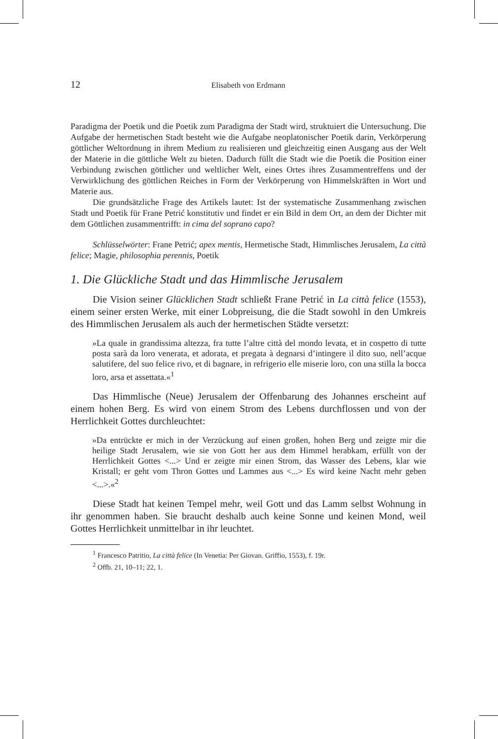12 Elisabeth von Erdmann
Paradigma der Poetik und die Poetik zum Paradigma der Stadt wird, struktuiert die Untersuchung. Die Aufgabe der hermetischen Stadt besteht wie die Aufgabe neoplatonischer Poetik darin, Verkörperung göttlicher Weltordnung in ihrem Medium zu realisieren und gleichzeitig einen Ausgang aus der Welt der Materie in die göttliche Welt zu bieten. Dadurch füllt die Stadt wie die Poetik die Position einer Verbindung zwischen göttlicher und weltlicher Welt, eines Ortes ihres Zusammentreffens und der Verwirklichung des göttlichen Reiches in Form der Verkörperung von Himmelskräften in Wort und Materie aus.
Die grundsätzliche Frage des Artikels lautet: Ist der systematische Zusammenhang zwischen Stadt und Poetik für Frane Petrić konstitutiv und findet er ein Bild in dem Ort, an dem der Dichter mit dem Göttlichen zusammentrifft: in cima del soprano capo?
Schlüsselwörter: Frane Petrić; apex mentis, Hermetische Stadt, Himmlisches Jerusalem, La città felice; Magie, philosophia perennis, Poetik
1. Die Glückliche Stadt und das Himmlische Jerusalem
Die Vision seiner Glücklichen Stadt schließt Frane Petrić in La città felice (1553), einem seiner ersten Werke, mit einer Lobpreisung, die die Stadt sowohl in den Umkreis des Himmlischen Jerusalem als auch der hermetischen Städte versetzt:
»La quale in grandissima altezza, fra tutte l’altre città del mondo levata, et in cospetto di tutte posta sarà da loro venerata, et adorata, et pregata à degnarsi d’intingere il dito suo, nell’acque salutifere, del suo felice rivo, et di bagnare, in refrigerio elle miserie loro, con una stilla la bocca loro, arsa et assettata.«<sup>1</sup>
Das Himmlische (Neue) Jerusalem der Offenbarung des Johannes erscheint auf einem hohen Berg. Es wird von einem Strom des Lebens durchflossen und von der Herrlichkeit Gottes durchleuchtet:
»Da entrückte er mich in der Verzückung auf einen großen, hohen Berg und zeigte mir die heilige Stadt Jerusalem, wie sie von Gott her aus dem Himmel herabkam, erfüllt von der Herrlichkeit Gottes <...> Und er zeigte mir einen Strom, das Wasser des Lebens, klar wie Kristall; er geht vom Thron Gottes und Lammes aus <...> Es wird keine Nacht mehr geben <...>.«<sup>2</sup>
Diese Stadt hat keinen Tempel mehr, weil Gott und das Lamm selbst Wohnung in ihr genommen haben. Sie braucht deshalb auch keine Sonne und keinen Mond, weil Gottes Herrlichkeit unmittelbar in ihr leuchtet.
<sup>1</sup> Francesco Patritio, La città felice (In Venetia: Per Giovan. Griffio, 1553), f. 19r.
<sup>2</sup> Offb. 21, 10–11; 22, 1.